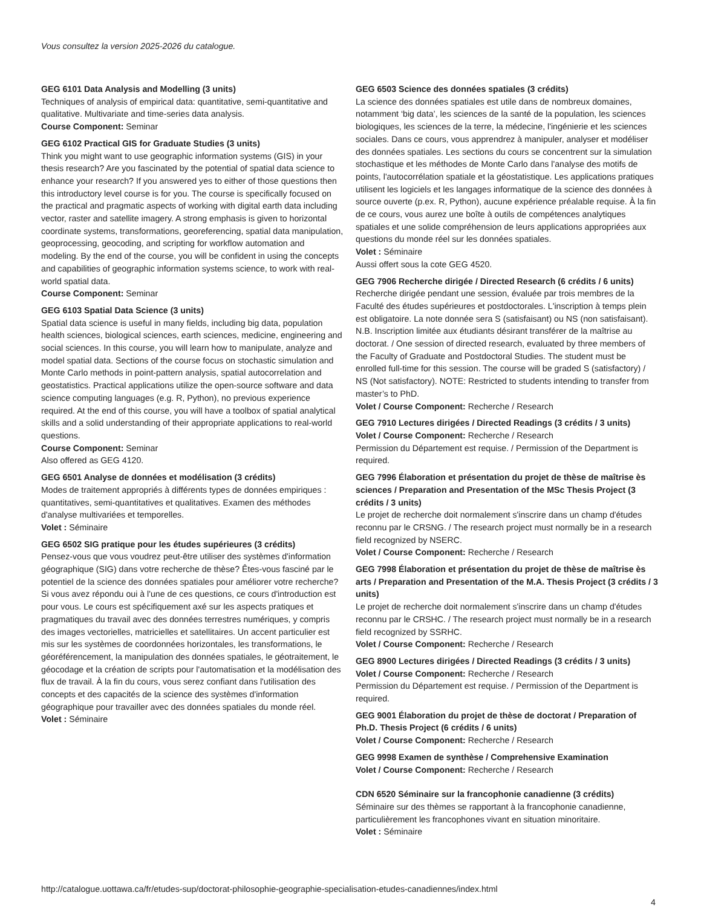Vous consultez la version 2025-2026 du catalogue.
GEG 6101 Data Analysis and Modelling (3 units)
Techniques of analysis of empirical data: quantitative, semi-quantitative and qualitative. Multivariate and time-series data analysis.
Course Component: Seminar
GEG 6102 Practical GIS for Graduate Studies (3 units)
Think you might want to use geographic information systems (GIS) in your thesis research? Are you fascinated by the potential of spatial data science to enhance your research? If you answered yes to either of those questions then this introductory level course is for you. The course is specifically focused on the practical and pragmatic aspects of working with digital earth data including vector, raster and satellite imagery. A strong emphasis is given to horizontal coordinate systems, transformations, georeferencing, spatial data manipulation, geoprocessing, geocoding, and scripting for workflow automation and modeling. By the end of the course, you will be confident in using the concepts and capabilities of geographic information systems science, to work with real-world spatial data.
Course Component: Seminar
GEG 6103 Spatial Data Science (3 units)
Spatial data science is useful in many fields, including big data, population health sciences, biological sciences, earth sciences, medicine, engineering and social sciences. In this course, you will learn how to manipulate, analyze and model spatial data. Sections of the course focus on stochastic simulation and Monte Carlo methods in point-pattern analysis, spatial autocorrelation and geostatistics. Practical applications utilize the open-source software and data science computing languages (e.g. R, Python), no previous experience required. At the end of this course, you will have a toolbox of spatial analytical skills and a solid understanding of their appropriate applications to real-world questions.
Course Component: Seminar
Also offered as GEG 4120.
GEG 6501 Analyse de données et modélisation (3 crédits)
Modes de traitement appropriés à différents types de données empiriques : quantitatives, semi-quantitatives et qualitatives. Examen des méthodes d'analyse multivariées et temporelles.
Volet : Séminaire
GEG 6502 SIG pratique pour les études supérieures (3 crédits)
Pensez-vous que vous voudrez peut-être utiliser des systèmes d'information géographique (SIG) dans votre recherche de thèse? Êtes-vous fasciné par le potentiel de la science des données spatiales pour améliorer votre recherche? Si vous avez répondu oui à l'une de ces questions, ce cours d'introduction est pour vous. Le cours est spécifiquement axé sur les aspects pratiques et pragmatiques du travail avec des données terrestres numériques, y compris des images vectorielles, matricielles et satellitaires. Un accent particulier est mis sur les systèmes de coordonnées horizontales, les transformations, le géoréférencement, la manipulation des données spatiales, le géotraitement, le géocodage et la création de scripts pour l'automatisation et la modélisation des flux de travail. À la fin du cours, vous serez confiant dans l'utilisation des concepts et des capacités de la science des systèmes d'information géographique pour travailler avec des données spatiales du monde réel.
Volet : Séminaire
GEG 6503 Science des données spatiales (3 crédits)
La science des données spatiales est utile dans de nombreux domaines, notamment ‘big data’, les sciences de la santé de la population, les sciences biologiques, les sciences de la terre, la médecine, l'ingénierie et les sciences sociales. Dans ce cours, vous apprendrez à manipuler, analyser et modéliser des données spatiales. Les sections du cours se concentrent sur la simulation stochastique et les méthodes de Monte Carlo dans l'analyse des motifs de points, l'autocorrélation spatiale et la géostatistique. Les applications pratiques utilisent les logiciels et les langages informatique de la science des données à source ouverte (p.ex. R, Python), aucune expérience préalable requise. À la fin de ce cours, vous aurez une boîte à outils de compétences analytiques spatiales et une solide compréhension de leurs applications appropriées aux questions du monde réel sur les données spatiales.
Volet : Séminaire
Aussi offert sous la cote GEG 4520.
GEG 7906 Recherche dirigée / Directed Research (6 crédits / 6 units)
Recherche dirigée pendant une session, évaluée par trois membres de la Faculté des études supérieures et postdoctorales. L'inscription à temps plein est obligatoire. La note donnée sera S (satisfaisant) ou NS (non satisfaisant). N.B. Inscription limitée aux étudiants désirant transférer de la maîtrise au doctorat. / One session of directed research, evaluated by three members of the Faculty of Graduate and Postdoctoral Studies. The student must be enrolled full-time for this session. The course will be graded S (satisfactory) / NS (Not satisfactory). NOTE: Restricted to students intending to transfer from master’s to PhD.
Volet / Course Component: Recherche / Research
GEG 7910 Lectures dirigées / Directed Readings (3 crédits / 3 units)
Volet / Course Component: Recherche / Research
Permission du Département est requise. / Permission of the Department is required.
GEG 7996 Élaboration et présentation du projet de thèse de maîtrise ès sciences / Preparation and Presentation of the MSc Thesis Project (3 crédits / 3 units)
Le projet de recherche doit normalement s'inscrire dans un champ d'études reconnu par le CRSNG. / The research project must normally be in a research field recognized by NSERC.
Volet / Course Component: Recherche / Research
GEG 7998 Élaboration et présentation du projet de thèse de maîtrise ès arts / Preparation and Presentation of the M.A. Thesis Project (3 crédits / 3 units)
Le projet de recherche doit normalement s'inscrire dans un champ d'études reconnu par le CRSHC. / The research project must normally be in a research field recognized by SSRHC.
Volet / Course Component: Recherche / Research
GEG 8900 Lectures dirigées / Directed Readings (3 crédits / 3 units)
Volet / Course Component: Recherche / Research
Permission du Département est requise. / Permission of the Department is required.
GEG 9001 Élaboration du projet de thèse de doctorat / Preparation of Ph.D. Thesis Project (6 crédits / 6 units)
Volet / Course Component: Recherche / Research
GEG 9998 Examen de synthèse / Comprehensive Examination
Volet / Course Component: Recherche / Research
CDN 6520 Séminaire sur la francophonie canadienne (3 crédits)
Séminaire sur des thèmes se rapportant à la francophonie canadienne, particulièrement les francophones vivant en situation minoritaire.
Volet : Séminaire
http://catalogue.uottawa.ca/fr/etudes-sup/doctorat-philosophie-geographie-specialisation-etudes-canadiennes/index.html
4